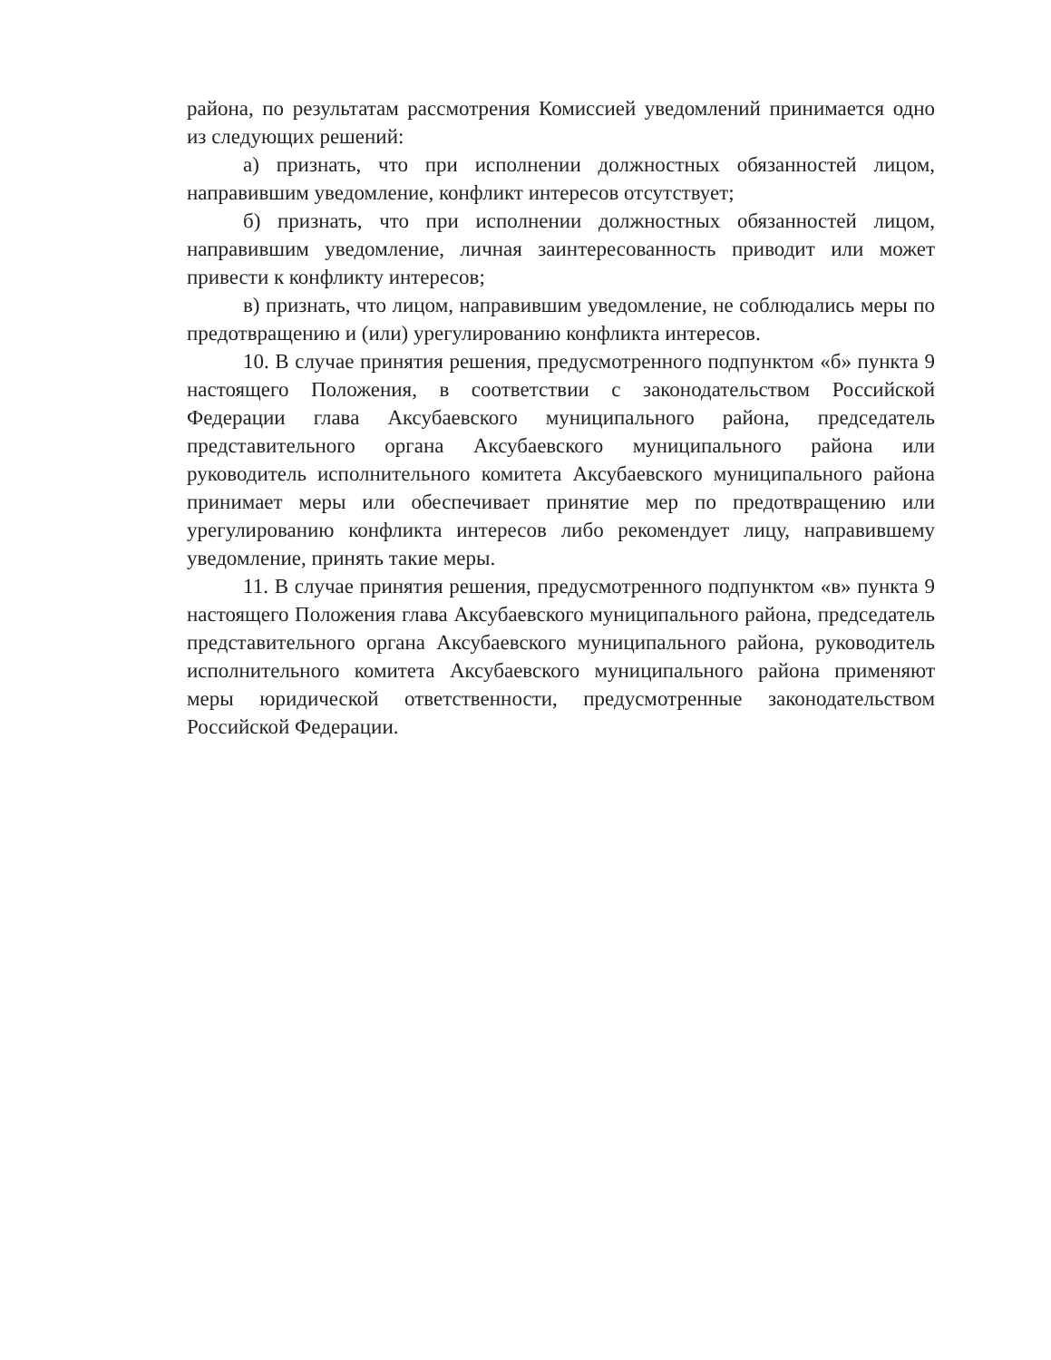района, по результатам рассмотрения Комиссией уведомлений принимается одно из следующих решений:
а) признать, что при исполнении должностных обязанностей лицом, направившим уведомление, конфликт интересов отсутствует;
б) признать, что при исполнении должностных обязанностей лицом, направившим уведомление, личная заинтересованность приводит или может привести к конфликту интересов;
в) признать, что лицом, направившим уведомление, не соблюдались меры по предотвращению и (или) урегулированию конфликта интересов.
10. В случае принятия решения, предусмотренного подпунктом «б» пункта 9 настоящего Положения, в соответствии с законодательством Российской Федерации глава Аксубаевского муниципального района, председатель представительного органа Аксубаевского муниципального района или руководитель исполнительного комитета Аксубаевского муниципального района принимает меры или обеспечивает принятие мер по предотвращению или урегулированию конфликта интересов либо рекомендует лицу, направившему уведомление, принять такие меры.
11. В случае принятия решения, предусмотренного подпунктом «в» пункта 9 настоящего Положения глава Аксубаевского муниципального района, председатель представительного органа Аксубаевского муниципального района, руководитель исполнительного комитета Аксубаевского муниципального района применяют меры юридической ответственности, предусмотренные законодательством Российской Федерации.